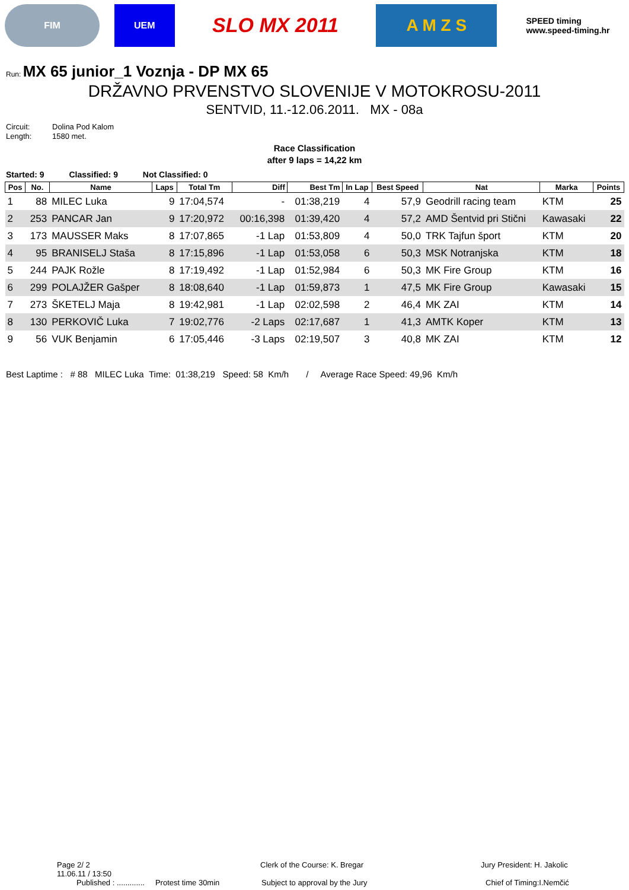FIM UEM
SLO MX 2011
A M Z S
SPEED timing
www.speed-timing.hr
Run: MX 65 junior_1 Voznja - DP MX 65
DRŽAVNO PRVENSTVO SLOVENIJE V MOTOKROSU-2011
SENTVID, 11.-12.06.2011. MX - 08a
Circuit: Dolina Pod Kalom
Length: 1580 met.
Race Classification
after 9 laps = 14,22 km
Started: 9 Classified: 9 Not Classified: 0
| Pos | No. | Name | Laps | Total Tm | Diff | Best Tm | In Lap | Best Speed | Nat | Marka | Points |
| --- | --- | --- | --- | --- | --- | --- | --- | --- | --- | --- | --- |
| 1 | 88 | MILEC Luka | 9 | 17:04,574 | - | 01:38,219 | 4 | 57,9 | Geodrill racing team | KTM | 25 |
| 2 | 253 | PANCAR Jan | 9 | 17:20,972 | 00:16,398 | 01:39,420 | 4 | 57,2 | AMD Šentvid pri Stični | Kawasaki | 22 |
| 3 | 173 | MAUSSER Maks | 8 | 17:07,865 | -1 Lap | 01:53,809 | 4 | 50,0 | TRK Tajfun šport | KTM | 20 |
| 4 | 95 | BRANISELJ Staša | 8 | 17:15,896 | -1 Lap | 01:53,058 | 6 | 50,3 | MSK Notranjska | KTM | 18 |
| 5 | 244 | PAJK Rožle | 8 | 17:19,492 | -1 Lap | 01:52,984 | 6 | 50,3 | MK Fire Group | KTM | 16 |
| 6 | 299 | POLAJŽER Gašper | 8 | 18:08,640 | -1 Lap | 01:59,873 | 1 | 47,5 | MK Fire Group | Kawasaki | 15 |
| 7 | 273 | ŠKETELJ Maja | 8 | 19:42,981 | -1 Lap | 02:02,598 | 2 | 46,4 | MK ZAI | KTM | 14 |
| 8 | 130 | PERKOVIČ Luka | 7 | 19:02,776 | -2 Laps | 02:17,687 | 1 | 41,3 | AMTK Koper | KTM | 13 |
| 9 | 56 | VUK Benjamin | 6 | 17:05,446 | -3 Laps | 02:19,507 | 3 | 40,8 | MK ZAI | KTM | 12 |
Best Laptime : # 88 MILEC Luka Time: 01:38,219 Speed: 58 Km/h / Average Race Speed: 49,96 Km/h
Page 2/ 2
11.06.11 / 13:50
Clerk of the Course: K. Bregar Jury President: H. Jakolic
Published : ............. Protest time 30min
Subject to approval by the Jury Chief of Timing:I.Nemčić